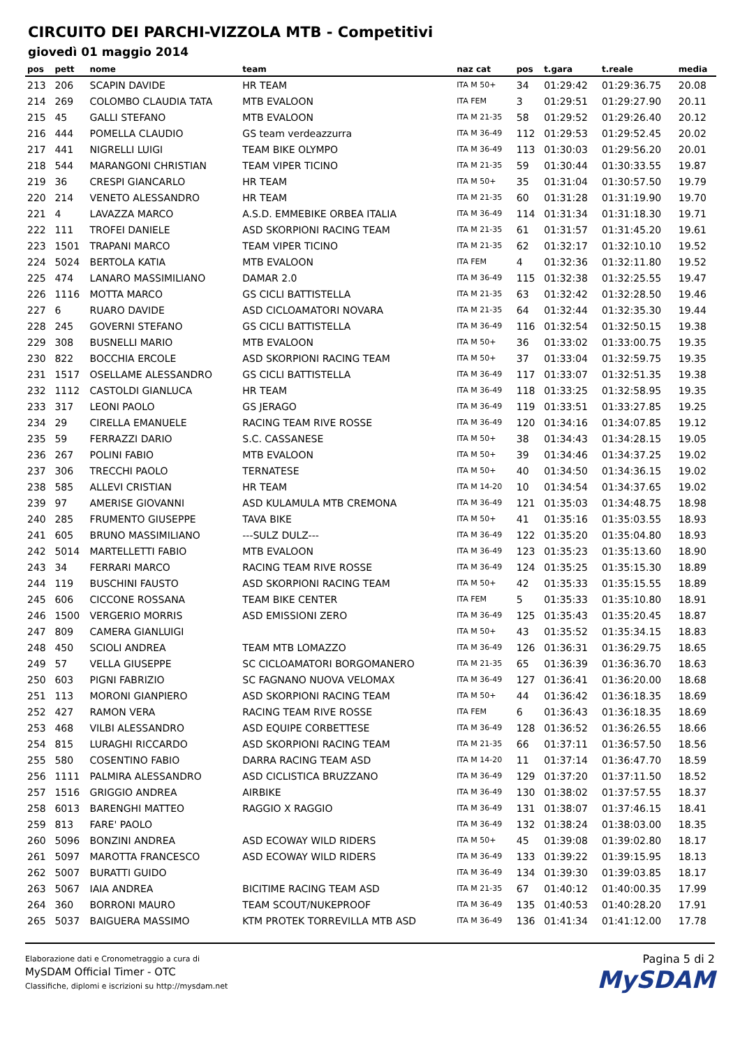CIRCUITO DEI PARCHI-VIZZOLA MTB - Competitivi
giovedì 01 maggio 2014
| pos | pett | nome | team | naz cat | pos | t.gara | t.reale | media |
| --- | --- | --- | --- | --- | --- | --- | --- | --- |
| 213 | 206 | SCAPIN DAVIDE | HR TEAM | ITA M 50+ | 34 | 01:29:42 | 01:29:36.75 | 20.08 |
| 214 | 269 | COLOMBO CLAUDIA TATA | MTB EVALOON | ITA FEM | 3 | 01:29:51 | 01:29:27.90 | 20.11 |
| 215 | 45 | GALLI STEFANO | MTB EVALOON | ITA M 21-35 | 58 | 01:29:52 | 01:29:26.40 | 20.12 |
| 216 | 444 | POMELLA CLAUDIO | GS team verdeazzurra | ITA M 36-49 | 112 | 01:29:53 | 01:29:52.45 | 20.02 |
| 217 | 441 | NIGRELLI LUIGI | TEAM BIKE OLYMPO | ITA M 36-49 | 113 | 01:30:03 | 01:29:56.20 | 20.01 |
| 218 | 544 | MARANGONI CHRISTIAN | TEAM VIPER TICINO | ITA M 21-35 | 59 | 01:30:44 | 01:30:33.55 | 19.87 |
| 219 | 36 | CRESPI GIANCARLO | HR TEAM | ITA M 50+ | 35 | 01:31:04 | 01:30:57.50 | 19.79 |
| 220 | 214 | VENETO ALESSANDRO | HR TEAM | ITA M 21-35 | 60 | 01:31:28 | 01:31:19.90 | 19.70 |
| 221 | 4 | LAVAZZA MARCO | A.S.D. EMMEBIKE ORBEA ITALIA | ITA M 36-49 | 114 | 01:31:34 | 01:31:18.30 | 19.71 |
| 222 | 111 | TROFEI DANIELE | ASD SKORPIONI RACING TEAM | ITA M 21-35 | 61 | 01:31:57 | 01:31:45.20 | 19.61 |
| 223 | 1501 | TRAPANI MARCO | TEAM VIPER TICINO | ITA M 21-35 | 62 | 01:32:17 | 01:32:10.10 | 19.52 |
| 224 | 5024 | BERTOLA KATIA | MTB EVALOON | ITA FEM | 4 | 01:32:36 | 01:32:11.80 | 19.52 |
| 225 | 474 | LANARO MASSIMILIANO | DAMAR 2.0 | ITA M 36-49 | 115 | 01:32:38 | 01:32:25.55 | 19.47 |
| 226 | 1116 | MOTTA MARCO | GS CICLI BATTISTELLA | ITA M 21-35 | 63 | 01:32:42 | 01:32:28.50 | 19.46 |
| 227 | 6 | RUARO DAVIDE | ASD CICLOAMATORI NOVARA | ITA M 21-35 | 64 | 01:32:44 | 01:32:35.30 | 19.44 |
| 228 | 245 | GOVERNI STEFANO | GS CICLI BATTISTELLA | ITA M 36-49 | 116 | 01:32:54 | 01:32:50.15 | 19.38 |
| 229 | 308 | BUSNELLI MARIO | MTB EVALOON | ITA M 50+ | 36 | 01:33:02 | 01:33:00.75 | 19.35 |
| 230 | 822 | BOCCHIA ERCOLE | ASD SKORPIONI RACING TEAM | ITA M 50+ | 37 | 01:33:04 | 01:32:59.75 | 19.35 |
| 231 | 1517 | OSELLAME ALESSANDRO | GS CICLI BATTISTELLA | ITA M 36-49 | 117 | 01:33:07 | 01:32:51.35 | 19.38 |
| 232 | 1112 | CASTOLDI GIANLUCA | HR TEAM | ITA M 36-49 | 118 | 01:33:25 | 01:32:58.95 | 19.35 |
| 233 | 317 | LEONI PAOLO | GS JERAGO | ITA M 36-49 | 119 | 01:33:51 | 01:33:27.85 | 19.25 |
| 234 | 29 | CIRELLA EMANUELE | RACING TEAM RIVE ROSSE | ITA M 36-49 | 120 | 01:34:16 | 01:34:07.85 | 19.12 |
| 235 | 59 | FERRAZZI DARIO | S.C. CASSANESE | ITA M 50+ | 38 | 01:34:43 | 01:34:28.15 | 19.05 |
| 236 | 267 | POLINI FABIO | MTB EVALOON | ITA M 50+ | 39 | 01:34:46 | 01:34:37.25 | 19.02 |
| 237 | 306 | TRECCHI PAOLO | TERNATESE | ITA M 50+ | 40 | 01:34:50 | 01:34:36.15 | 19.02 |
| 238 | 585 | ALLEVI CRISTIAN | HR TEAM | ITA M 14-20 | 10 | 01:34:54 | 01:34:37.65 | 19.02 |
| 239 | 97 | AMERISE GIOVANNI | ASD KULAMULA MTB CREMONA | ITA M 36-49 | 121 | 01:35:03 | 01:34:48.75 | 18.98 |
| 240 | 285 | FRUMENTO GIUSEPPE | TAVA BIKE | ITA M 50+ | 41 | 01:35:16 | 01:35:03.55 | 18.93 |
| 241 | 605 | BRUNO MASSIMILIANO | ---SULZ DULZ--- | ITA M 36-49 | 122 | 01:35:20 | 01:35:04.80 | 18.93 |
| 242 | 5014 | MARTELLETTI FABIO | MTB EVALOON | ITA M 36-49 | 123 | 01:35:23 | 01:35:13.60 | 18.90 |
| 243 | 34 | FERRARI MARCO | RACING TEAM RIVE ROSSE | ITA M 36-49 | 124 | 01:35:25 | 01:35:15.30 | 18.89 |
| 244 | 119 | BUSCHINI FAUSTO | ASD SKORPIONI RACING TEAM | ITA M 50+ | 42 | 01:35:33 | 01:35:15.55 | 18.89 |
| 245 | 606 | CICCONE ROSSANA | TEAM BIKE CENTER | ITA FEM | 5 | 01:35:33 | 01:35:10.80 | 18.91 |
| 246 | 1500 | VERGERIO MORRIS | ASD EMISSIONI ZERO | ITA M 36-49 | 125 | 01:35:43 | 01:35:20.45 | 18.87 |
| 247 | 809 | CAMERA GIANLUIGI | | ITA M 50+ | 43 | 01:35:52 | 01:35:34.15 | 18.83 |
| 248 | 450 | SCIOLI ANDREA | TEAM MTB LOMAZZO | ITA M 36-49 | 126 | 01:36:31 | 01:36:29.75 | 18.65 |
| 249 | 57 | VELLA GIUSEPPE | SC CICLOAMATORI BORGOMANERO | ITA M 21-35 | 65 | 01:36:39 | 01:36:36.70 | 18.63 |
| 250 | 603 | PIGNI FABRIZIO | SC FAGNANO NUOVA VELOMAX | ITA M 36-49 | 127 | 01:36:41 | 01:36:20.00 | 18.68 |
| 251 | 113 | MORONI GIANPIERO | ASD SKORPIONI RACING TEAM | ITA M 50+ | 44 | 01:36:42 | 01:36:18.35 | 18.69 |
| 252 | 427 | RAMON VERA | RACING TEAM RIVE ROSSE | ITA FEM | 6 | 01:36:43 | 01:36:18.35 | 18.69 |
| 253 | 468 | VILBI ALESSANDRO | ASD EQUIPE CORBETTESE | ITA M 36-49 | 128 | 01:36:52 | 01:36:26.55 | 18.66 |
| 254 | 815 | LURAGHI RICCARDO | ASD SKORPIONI RACING TEAM | ITA M 21-35 | 66 | 01:37:11 | 01:36:57.50 | 18.56 |
| 255 | 580 | COSENTINO FABIO | DARRA RACING TEAM ASD | ITA M 14-20 | 11 | 01:37:14 | 01:36:47.70 | 18.59 |
| 256 | 1111 | PALMIRA ALESSANDRO | ASD CICLISTICA BRUZZANO | ITA M 36-49 | 129 | 01:37:20 | 01:37:11.50 | 18.52 |
| 257 | 1516 | GRIGGIO ANDREA | AIRBIKE | ITA M 36-49 | 130 | 01:38:02 | 01:37:57.55 | 18.37 |
| 258 | 6013 | BARENGHI MATTEO | RAGGIO X RAGGIO | ITA M 36-49 | 131 | 01:38:07 | 01:37:46.15 | 18.41 |
| 259 | 813 | FARE' PAOLO | | ITA M 36-49 | 132 | 01:38:24 | 01:38:03.00 | 18.35 |
| 260 | 5096 | BONZINI ANDREA | ASD ECOWAY WILD RIDERS | ITA M 50+ | 45 | 01:39:08 | 01:39:02.80 | 18.17 |
| 261 | 5097 | MAROTTA FRANCESCO | ASD ECOWAY WILD RIDERS | ITA M 36-49 | 133 | 01:39:22 | 01:39:15.95 | 18.13 |
| 262 | 5007 | BURATTI GUIDO | | ITA M 36-49 | 134 | 01:39:30 | 01:39:03.85 | 18.17 |
| 263 | 5067 | IAIA ANDREA | BICITIME RACING TEAM ASD | ITA M 21-35 | 67 | 01:40:12 | 01:40:00.35 | 17.99 |
| 264 | 360 | BORRONI MAURO | TEAM SCOUT/NUKEPROOF | ITA M 36-49 | 135 | 01:40:53 | 01:40:28.20 | 17.91 |
| 265 | 5037 | BAIGUERA MASSIMO | KTM PROTEK TORREVILLA MTB ASD | ITA M 36-49 | 136 | 01:41:34 | 01:41:12.00 | 17.78 |
Elaborazione dati e Cronometraggio a cura di
MySDAM Official Timer - OTC
Classifiche, diplomi e iscrizioni su http://mysdam.net
Pagina 5 di 2
MySDAM